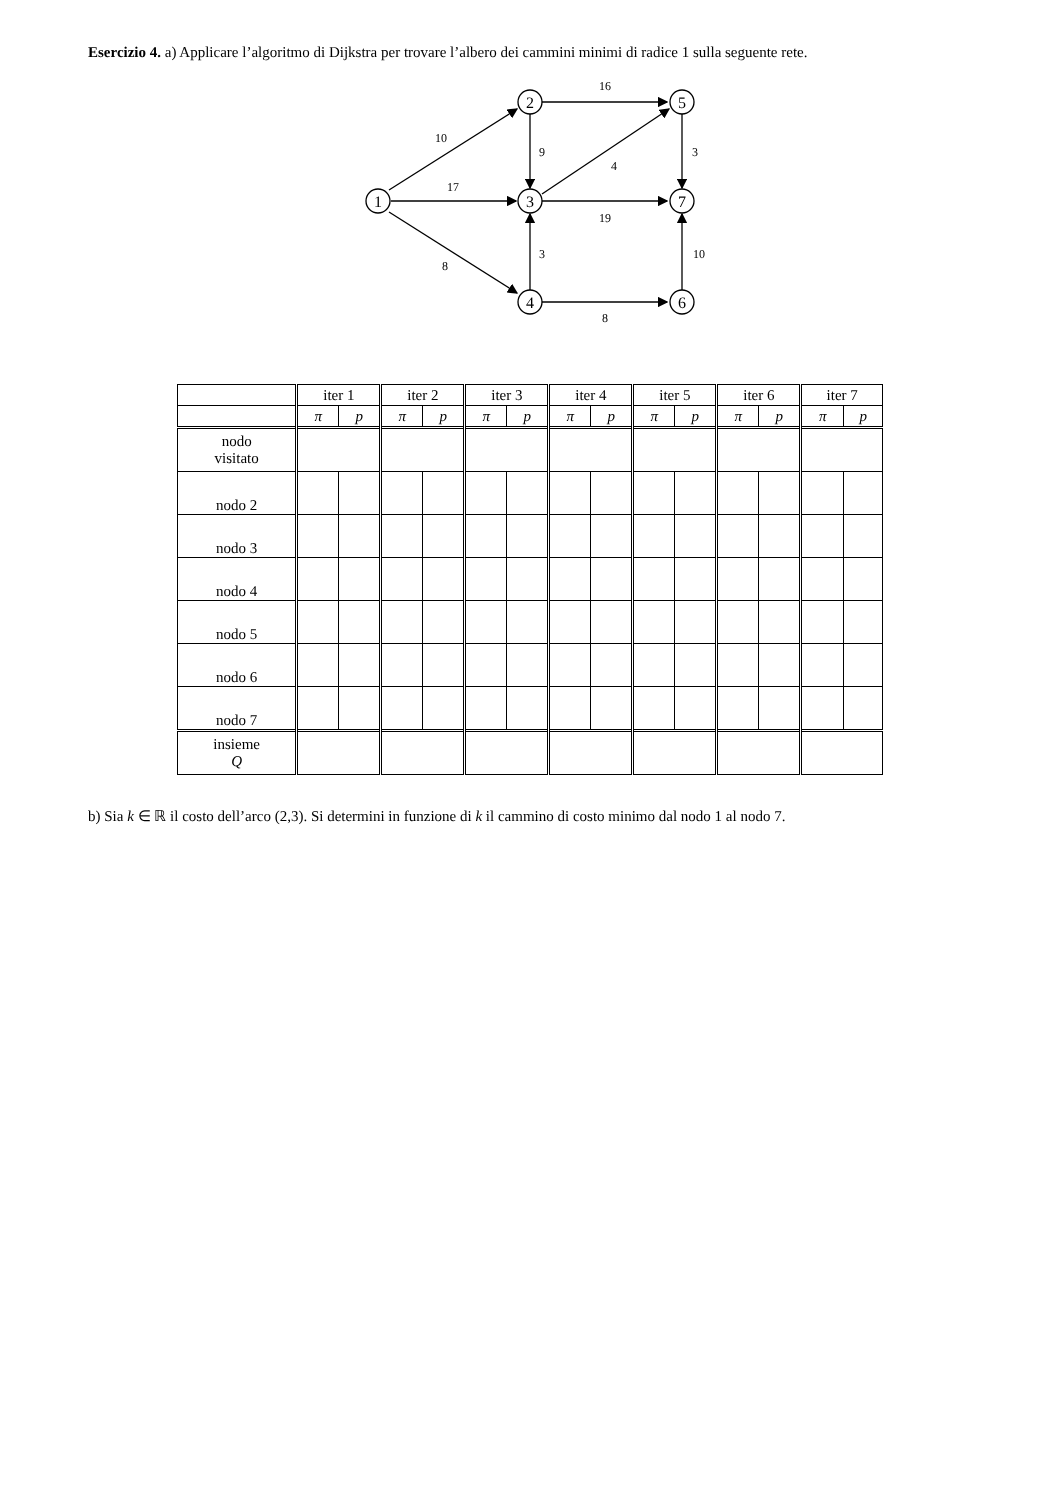Esercizio 4. a) Applicare l’algoritmo di Dijkstra per trovare l’albero dei cammini minimi di radice 1 sulla seguente rete.
1
2
3
4
5
7
6
10
17
8
16
9
4
19
3
8
3
10
| | iter 1 | | iter 2 | | iter 3 | | iter 4 | | iter 5 | | iter 6 | | iter 7 | |
| --- | --- | --- | --- | --- | --- | --- | --- | --- | --- | --- | --- | --- | --- | --- |
| | π | p | π | p | π | p | π | p | π | p | π | p | π | p |
| nodo visitato | | | | | | | | | | | | | | |
| nodo 2 | | | | | | | | | | | | | | |
| nodo 3 | | | | | | | | | | | | | | |
| nodo 4 | | | | | | | | | | | | | | |
| nodo 5 | | | | | | | | | | | | | | |
| nodo 6 | | | | | | | | | | | | | | |
| nodo 7 | | | | | | | | | | | | | | |
| insieme Q | | | | | | | | | | | | | | |
b) Sia k ∈ ℝ il costo dell’arco (2,3). Si determini in funzione di k il cammino di costo minimo dal nodo 1 al nodo 7.